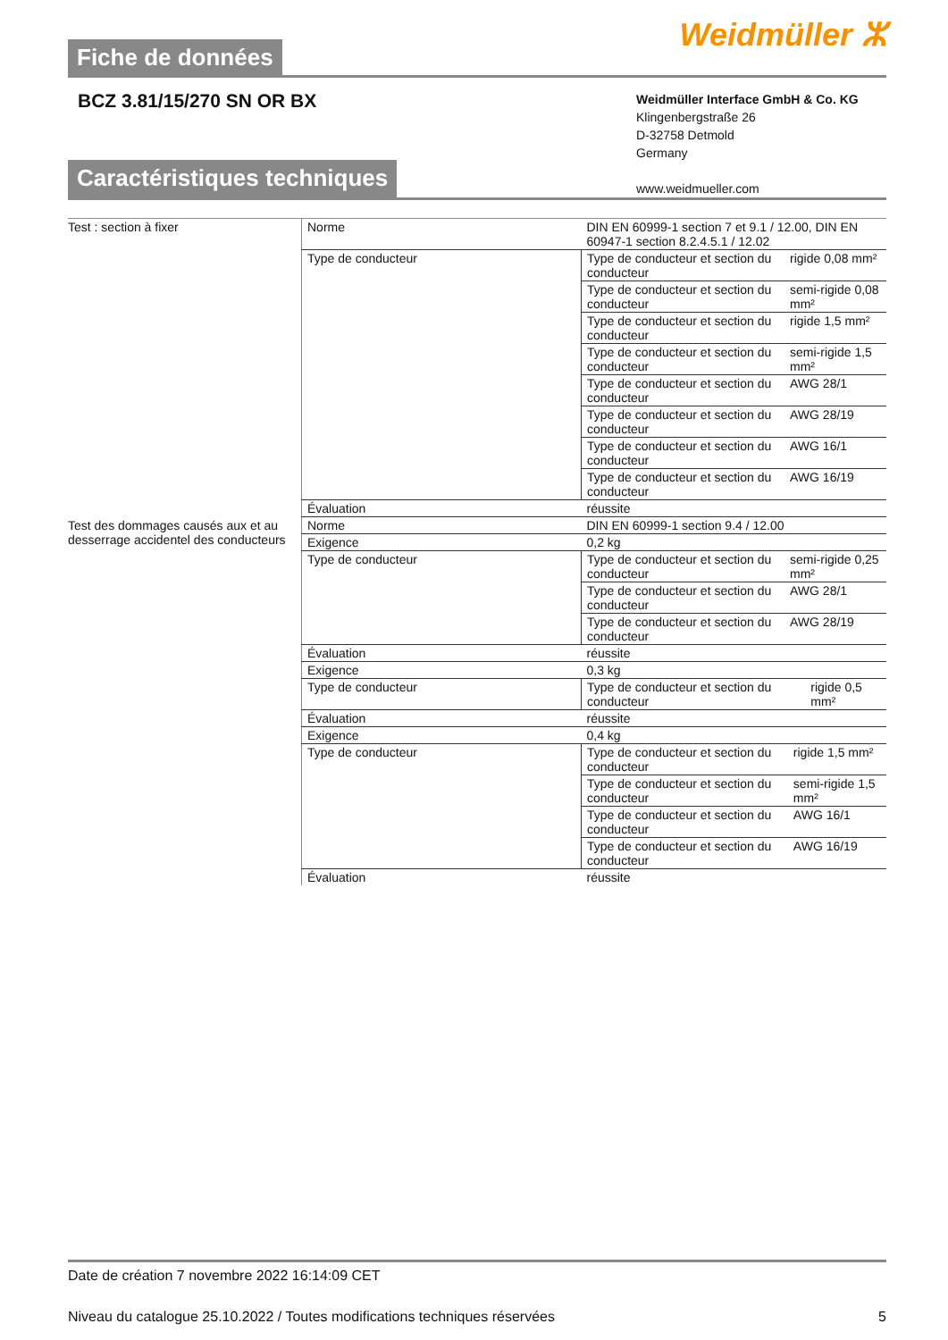Fiche de données Weidmüller ⵣ
BCZ 3.81/15/270 SN OR BX
Weidmüller Interface GmbH & Co. KG
Klingenbergstraße 26
D-32758 Detmold
Germany
www.weidmueller.com
Caractéristiques techniques
| Test : section à fixer | Norme | DIN EN 60999-1 section 7 et 9.1 / 12.00, DIN EN 60947-1 section 8.2.4.5.1 / 12.02 |
| | Type de conducteur | / Type de conducteur et section du conducteur / rigide 0,08 mm² / / Type de conducteur et section du conducteur / semi-rigide 0,08 mm² / / Type de conducteur et section du conducteur / rigide 1,5 mm² / / Type de conducteur et section du conducteur / semi-rigide 1,5 mm² / / Type de conducteur et section du conducteur / AWG 28/1 / / Type de conducteur et section du conducteur / AWG 28/19 / / Type de conducteur et section du conducteur / AWG 16/1 / / Type de conducteur et section du conducteur / AWG 16/19 / |
| | Évaluation | réussite |
| Test des dommages causés aux et au desserrage accidentel des conducteurs | Norme | DIN EN 60999-1 section 9.4 / 12.00 |
| | Exigence | 0,2 kg |
| | Type de conducteur | / Type de conducteur et section du conducteur / semi-rigide 0,25 mm² / / Type de conducteur et section du conducteur / AWG 28/1 / / Type de conducteur et section du conducteur / AWG 28/19 / |
| | Évaluation | réussite |
| | Exigence | 0,3 kg |
| | Type de conducteur | / Type de conducteur et section du conducteur / rigide 0,5 mm² / |
| | Évaluation | réussite |
| | Exigence | 0,4 kg |
| | Type de conducteur | / Type de conducteur et section du conducteur / rigide 1,5 mm² / / Type de conducteur et section du conducteur / semi-rigide 1,5 mm² / / Type de conducteur et section du conducteur / AWG 16/1 / / Type de conducteur et section du conducteur / AWG 16/19 / |
| | Évaluation | réussite |
Date de création 7 novembre 2022 16:14:09 CET
Niveau du catalogue 25.10.2022 / Toutes modifications techniques réservées 5